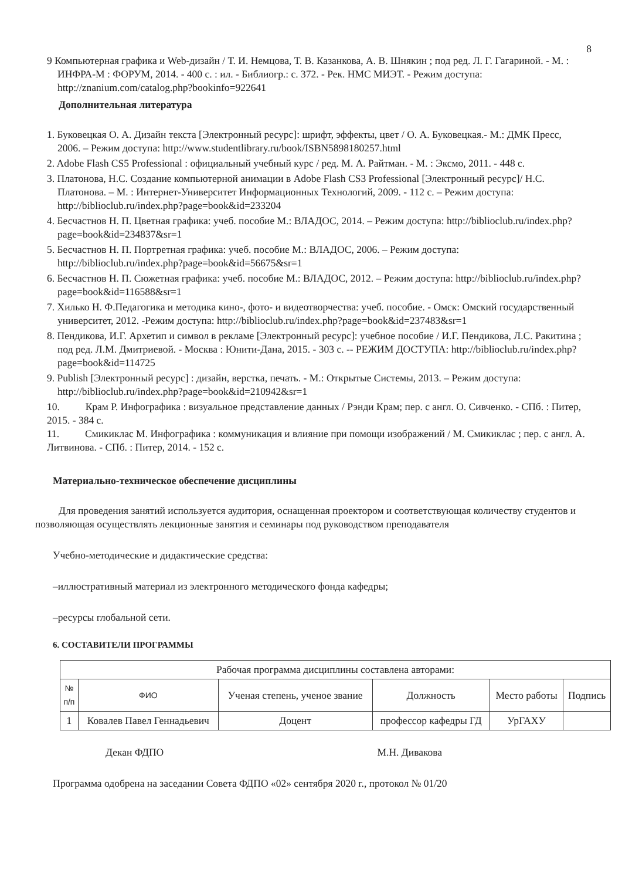8
9 Компьютерная графика и Web-дизайн / Т. И. Немцова, Т. В. Казанкова, А. В. Шнякин ; под ред. Л. Г. Гагариной. - М. : ИНФРА-М : ФОРУМ, 2014. - 400 с. : ил. - Библиогр.: с. 372. - Рек. НМС МИЭТ. - Режим доступа: http://znanium.com/catalog.php?bookinfo=922641
Дополнительная литература
1. Буковецкая О. А. Дизайн текста [Электронный ресурс]: шрифт, эффекты, цвет / О. А. Буковецкая.- М.: ДМК Пресс, 2006. – Режим доступа: http://www.studentlibrary.ru/book/ISBN5898180257.html
2. Adobe Flash CS5 Professional : официальный учебный курс / ред. М. А. Райтман. - М. : Эксмо, 2011. - 448 с.
3. Платонова, Н.С. Создание компьютерной анимации в Adobe Flash CS3 Professional [Электронный ресурс]/ Н.С. Платонова. – М. : Интернет-Университет Информационных Технологий, 2009. - 112 с. – Режим доступа: http://biblioclub.ru/index.php?page=book&id=233204
4. Бесчастнов Н. П. Цветная графика: учеб. пособие М.: ВЛАДОС, 2014. – Режим доступа: http://biblioclub.ru/index.php?page=book&id=234837&sr=1
5. Бесчастнов Н. П. Портретная графика: учеб. пособие М.: ВЛАДОС, 2006. – Режим доступа: http://biblioclub.ru/index.php?page=book&id=56675&sr=1
6. Бесчастнов Н. П. Сюжетная графика: учеб. пособие М.: ВЛАДОС, 2012. – Режим доступа: http://biblioclub.ru/index.php?page=book&id=116588&sr=1
7. Хилько Н. Ф.Педагогика и методика кино-, фото- и видеотворчества: учеб. пособие. - Омск: Омский государственный университет, 2012. -Режим доступа: http://biblioclub.ru/index.php?page=book&id=237483&sr=1
8. Пендикова, И.Г. Архетип и символ в рекламе [Электронный ресурс]: учебное пособие / И.Г. Пендикова, Л.С. Ракитина ; под ред. Л.М. Дмитриевой. - Москва : Юнити-Дана, 2015. - 303 с. -- РЕЖИМ ДОСТУПА: http://biblioclub.ru/index.php?page=book&id=114725
9. Publish [Электронный ресурс] : дизайн, верстка, печать. - М.: Открытые Системы, 2013. – Режим доступа: http://biblioclub.ru/index.php?page=book&id=210942&sr=1
10. Крам Р. Инфографика : визуальное представление данных / Рэнди Крам; пер. с англ. О. Сивченко. - СПб. : Питер, 2015. - 384 с.
11. Смикиклас М. Инфографика : коммуникация и влияние при помощи изображений / М. Смикиклас ; пер. с англ. А. Литвинова. - СПб. : Питер, 2014. - 152 с.
Материально-техническое обеспечение дисциплины
Для проведения занятий используется аудитория, оснащенная проектором и соответствующая количеству студентов и позволяющая осуществлять лекционные занятия и семинары под руководством преподавателя
Учебно-методические и дидактические средства:
–иллюстративный материал из электронного методического фонда кафедры;
–ресурсы глобальной сети.
6. СОСТАВИТЕЛИ ПРОГРАММЫ
| Рабочая программа дисциплины составлена авторами: | | | | | |
| --- | --- | --- | --- | --- | --- |
| № п/п | ФИО | Ученая степень, ученое звание | Должность | Место работы | Подпись |
| 1 | Ковалев Павел Геннадьевич | Доцент | профессор кафедры ГД | УрГАХУ | |
Декан ФДПО М.Н. Дивакова
Программа одобрена на заседании Совета ФДПО «02» сентября 2020 г., протокол № 01/20